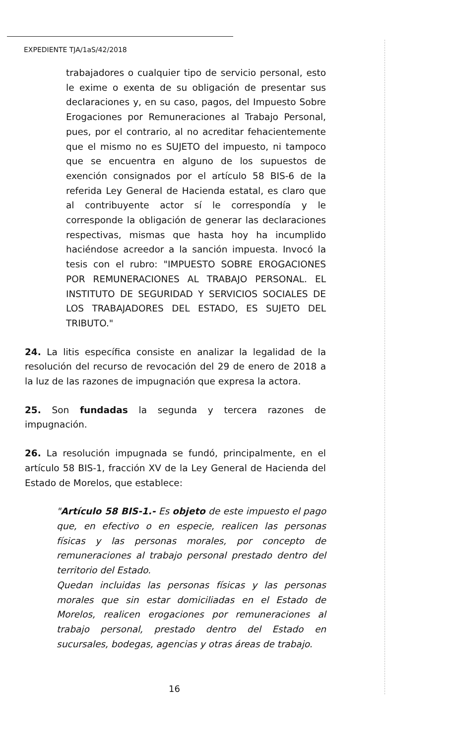EXPEDIENTE TJA/1aS/42/2018
trabajadores o cualquier tipo de servicio personal, esto le exime o exenta de su obligación de presentar sus declaraciones y, en su caso, pagos, del Impuesto Sobre Erogaciones por Remuneraciones al Trabajo Personal, pues, por el contrario, al no acreditar fehacientemente que el mismo no es SUJETO del impuesto, ni tampoco que se encuentra en alguno de los supuestos de exención consignados por el artículo 58 BIS-6 de la referida Ley General de Hacienda estatal, es claro que al contribuyente actor sí le correspondía y le corresponde la obligación de generar las declaraciones respectivas, mismas que hasta hoy ha incumplido haciéndose acreedor a la sanción impuesta. Invocó la tesis con el rubro: "IMPUESTO SOBRE EROGACIONES POR REMUNERACIONES AL TRABAJO PERSONAL. EL INSTITUTO DE SEGURIDAD Y SERVICIOS SOCIALES DE LOS TRABAJADORES DEL ESTADO, ES SUJETO DEL TRIBUTO."
24. La litis específica consiste en analizar la legalidad de la resolución del recurso de revocación del 29 de enero de 2018 a la luz de las razones de impugnación que expresa la actora.
25. Son fundadas la segunda y tercera razones de impugnación.
26. La resolución impugnada se fundó, principalmente, en el artículo 58 BIS-1, fracción XV de la Ley General de Hacienda del Estado de Morelos, que establece:
"Artículo 58 BIS-1.- Es objeto de este impuesto el pago que, en efectivo o en especie, realicen las personas físicas y las personas morales, por concepto de remuneraciones al trabajo personal prestado dentro del territorio del Estado.
Quedan incluidas las personas físicas y las personas morales que sin estar domiciliadas en el Estado de Morelos, realicen erogaciones por remuneraciones al trabajo personal, prestado dentro del Estado en sucursales, bodegas, agencias y otras áreas de trabajo.
16